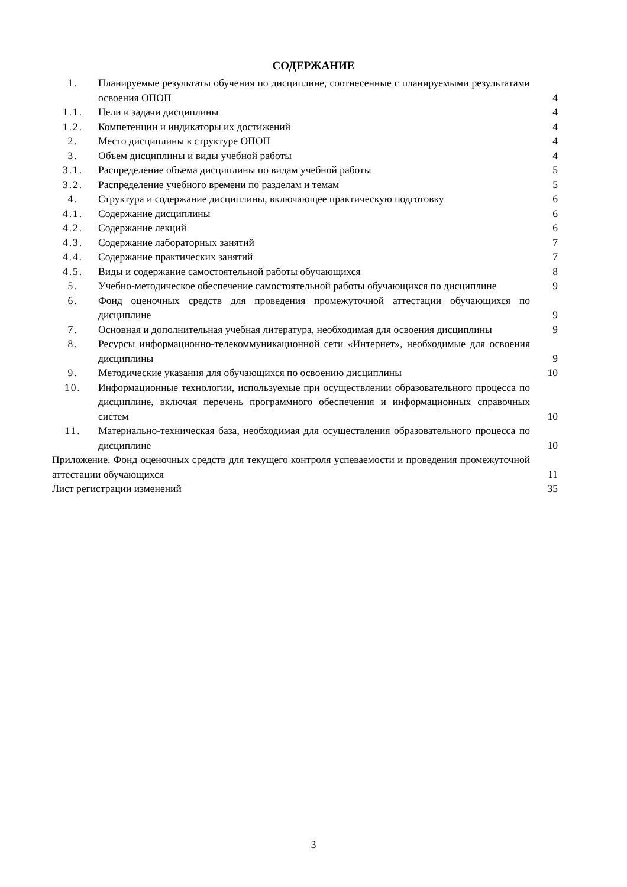СОДЕРЖАНИЕ
| 1. | Планируемые результаты обучения по дисциплине, соотнесенные с планируемыми результатами освоения ОПОП | 4 |
| 1.1. | Цели и задачи дисциплины | 4 |
| 1.2. | Компетенции и индикаторы их достижений | 4 |
| 2. | Место дисциплины в структуре ОПОП | 4 |
| 3. | Объем дисциплины и виды учебной работы | 4 |
| 3.1. | Распределение объема дисциплины по видам учебной работы | 5 |
| 3.2. | Распределение учебного времени по разделам и темам | 5 |
| 4. | Структура и содержание дисциплины, включающее практическую подготовку | 6 |
| 4.1. | Содержание дисциплины | 6 |
| 4.2. | Содержание лекций | 6 |
| 4.3. | Содержание лабораторных занятий | 7 |
| 4.4. | Содержание практических занятий | 7 |
| 4.5. | Виды и содержание самостоятельной работы обучающихся | 8 |
| 5. | Учебно-методическое обеспечение самостоятельной работы обучающихся по дисциплине | 9 |
| 6. | Фонд оценочных средств для проведения промежуточной аттестации обучающихся по дисциплине | 9 |
| 7. | Основная и дополнительная учебная литература, необходимая для освоения дисциплины | 9 |
| 8. | Ресурсы информационно-телекоммуникационной сети «Интернет», необходимые для освоения дисциплины | 9 |
| 9. | Методические указания для обучающихся по освоению дисциплины | 10 |
| 10. | Информационные технологии, используемые при осуществлении образовательного процесса по дисциплине, включая перечень программного обеспечения и информационных справочных систем | 10 |
| 11. | Материально-техническая база, необходимая для осуществления образовательного процесса по дисциплине | 10 |
| Приложение. Фонд оценочных средств для текущего контроля успеваемости и проведения промежуточной аттестации обучающихся | | 11 |
| Лист регистрации изменений | | 35 |
3